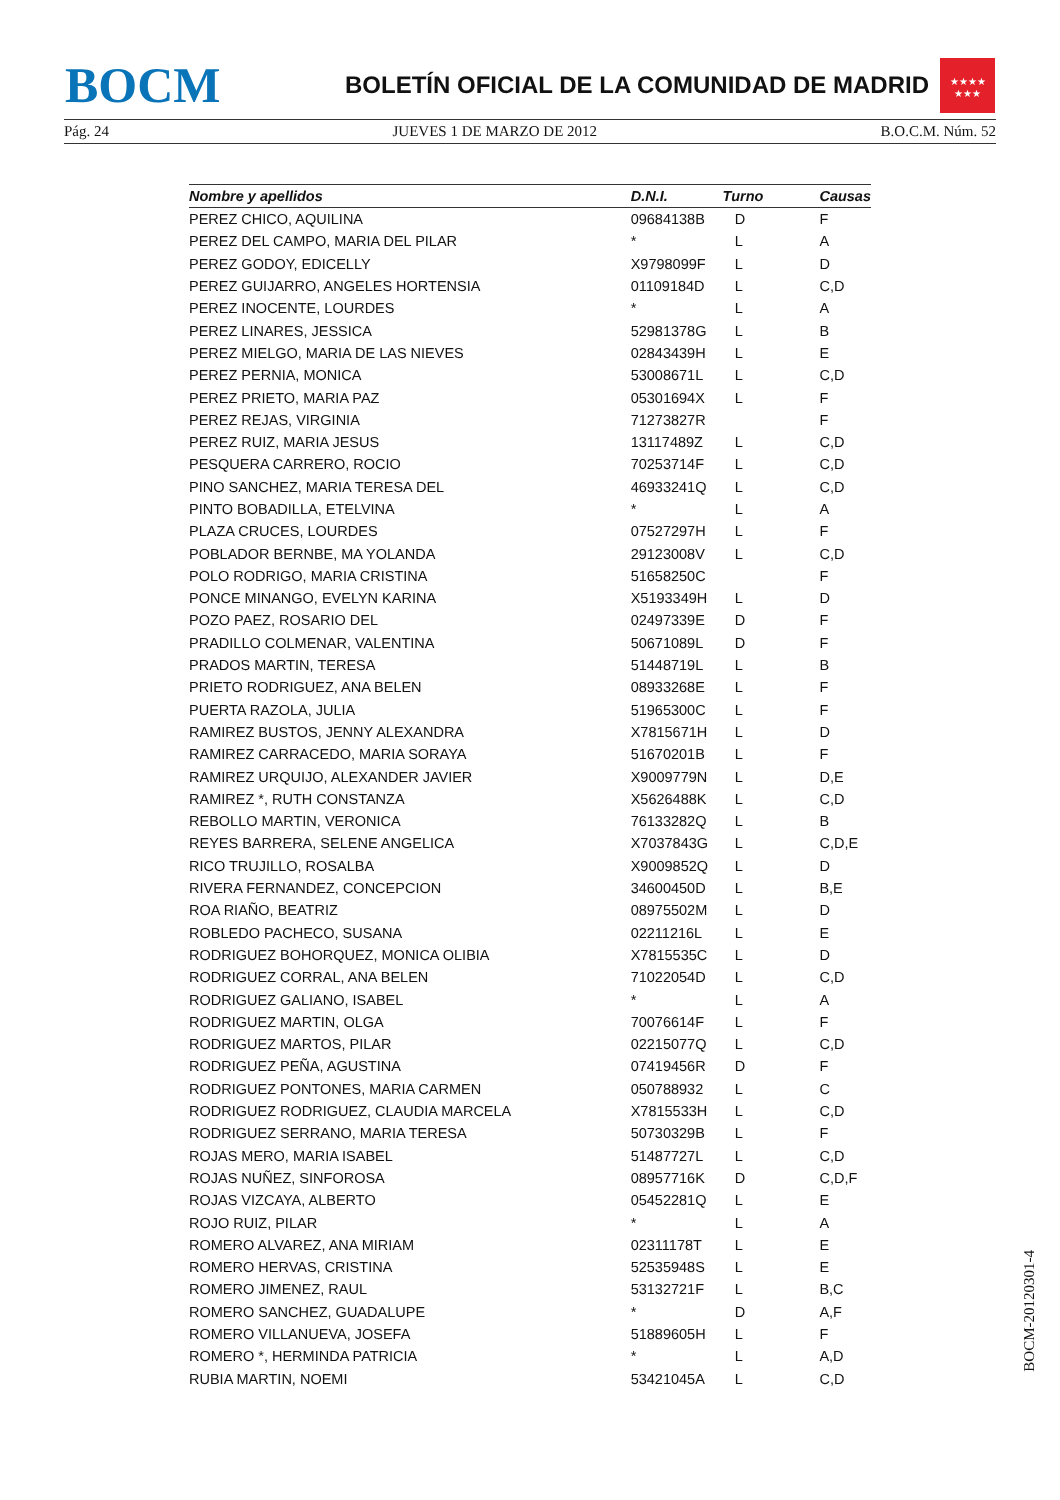BOCM
BOLETÍN OFICIAL DE LA COMUNIDAD DE MADRID
★★★★
★★★
Pág. 24 JUEVES 1 DE MARZO DE 2012 B.O.C.M. Núm. 52
| Nombre y apellidos | D.N.I. | Turno | Causas |
| --- | --- | --- | --- |
| PEREZ CHICO, AQUILINA | 09684138B | D | F |
| PEREZ DEL CAMPO, MARIA DEL PILAR | * | L | A |
| PEREZ GODOY, EDICELLY | X9798099F | L | D |
| PEREZ GUIJARRO, ANGELES HORTENSIA | 01109184D | L | C,D |
| PEREZ INOCENTE, LOURDES | * | L | A |
| PEREZ LINARES, JESSICA | 52981378G | L | B |
| PEREZ MIELGO, MARIA DE LAS NIEVES | 02843439H | L | E |
| PEREZ PERNIA, MONICA | 53008671L | L | C,D |
| PEREZ PRIETO, MARIA PAZ | 05301694X | L | F |
| PEREZ REJAS, VIRGINIA | 71273827R | | F |
| PEREZ RUIZ, MARIA JESUS | 13117489Z | L | C,D |
| PESQUERA CARRERO, ROCIO | 70253714F | L | C,D |
| PINO SANCHEZ, MARIA TERESA DEL | 46933241Q | L | C,D |
| PINTO BOBADILLA, ETELVINA | * | L | A |
| PLAZA CRUCES, LOURDES | 07527297H | L | F |
| POBLADOR BERNBE, MA YOLANDA | 29123008V | L | C,D |
| POLO RODRIGO, MARIA CRISTINA | 51658250C | | F |
| PONCE MINANGO, EVELYN KARINA | X5193349H | L | D |
| POZO PAEZ, ROSARIO DEL | 02497339E | D | F |
| PRADILLO COLMENAR, VALENTINA | 50671089L | D | F |
| PRADOS MARTIN, TERESA | 51448719L | L | B |
| PRIETO RODRIGUEZ, ANA BELEN | 08933268E | L | F |
| PUERTA RAZOLA, JULIA | 51965300C | L | F |
| RAMIREZ BUSTOS, JENNY ALEXANDRA | X7815671H | L | D |
| RAMIREZ CARRACEDO, MARIA SORAYA | 51670201B | L | F |
| RAMIREZ URQUIJO, ALEXANDER JAVIER | X9009779N | L | D,E |
| RAMIREZ *, RUTH CONSTANZA | X5626488K | L | C,D |
| REBOLLO MARTIN, VERONICA | 76133282Q | L | B |
| REYES BARRERA, SELENE ANGELICA | X7037843G | L | C,D,E |
| RICO TRUJILLO, ROSALBA | X9009852Q | L | D |
| RIVERA FERNANDEZ, CONCEPCION | 34600450D | L | B,E |
| ROA RIAÑO, BEATRIZ | 08975502M | L | D |
| ROBLEDO PACHECO, SUSANA | 02211216L | L | E |
| RODRIGUEZ BOHORQUEZ, MONICA OLIBIA | X7815535C | L | D |
| RODRIGUEZ CORRAL, ANA BELEN | 71022054D | L | C,D |
| RODRIGUEZ GALIANO, ISABEL | * | L | A |
| RODRIGUEZ MARTIN, OLGA | 70076614F | L | F |
| RODRIGUEZ MARTOS, PILAR | 02215077Q | L | C,D |
| RODRIGUEZ PEÑA, AGUSTINA | 07419456R | D | F |
| RODRIGUEZ PONTONES, MARIA CARMEN | 050788932 | L | C |
| RODRIGUEZ RODRIGUEZ, CLAUDIA MARCELA | X7815533H | L | C,D |
| RODRIGUEZ SERRANO, MARIA TERESA | 50730329B | L | F |
| ROJAS MERO, MARIA ISABEL | 51487727L | L | C,D |
| ROJAS NUÑEZ, SINFOROSA | 08957716K | D | C,D,F |
| ROJAS VIZCAYA, ALBERTO | 05452281Q | L | E |
| ROJO RUIZ, PILAR | * | L | A |
| ROMERO ALVAREZ, ANA MIRIAM | 02311178T | L | E |
| ROMERO HERVAS, CRISTINA | 52535948S | L | E |
| ROMERO JIMENEZ, RAUL | 53132721F | L | B,C |
| ROMERO SANCHEZ, GUADALUPE | * | D | A,F |
| ROMERO VILLANUEVA, JOSEFA | 51889605H | L | F |
| ROMERO *, HERMINDA PATRICIA | * | L | A,D |
| RUBIA MARTIN, NOEMI | 53421045A | L | C,D |
BOCM-20120301-4